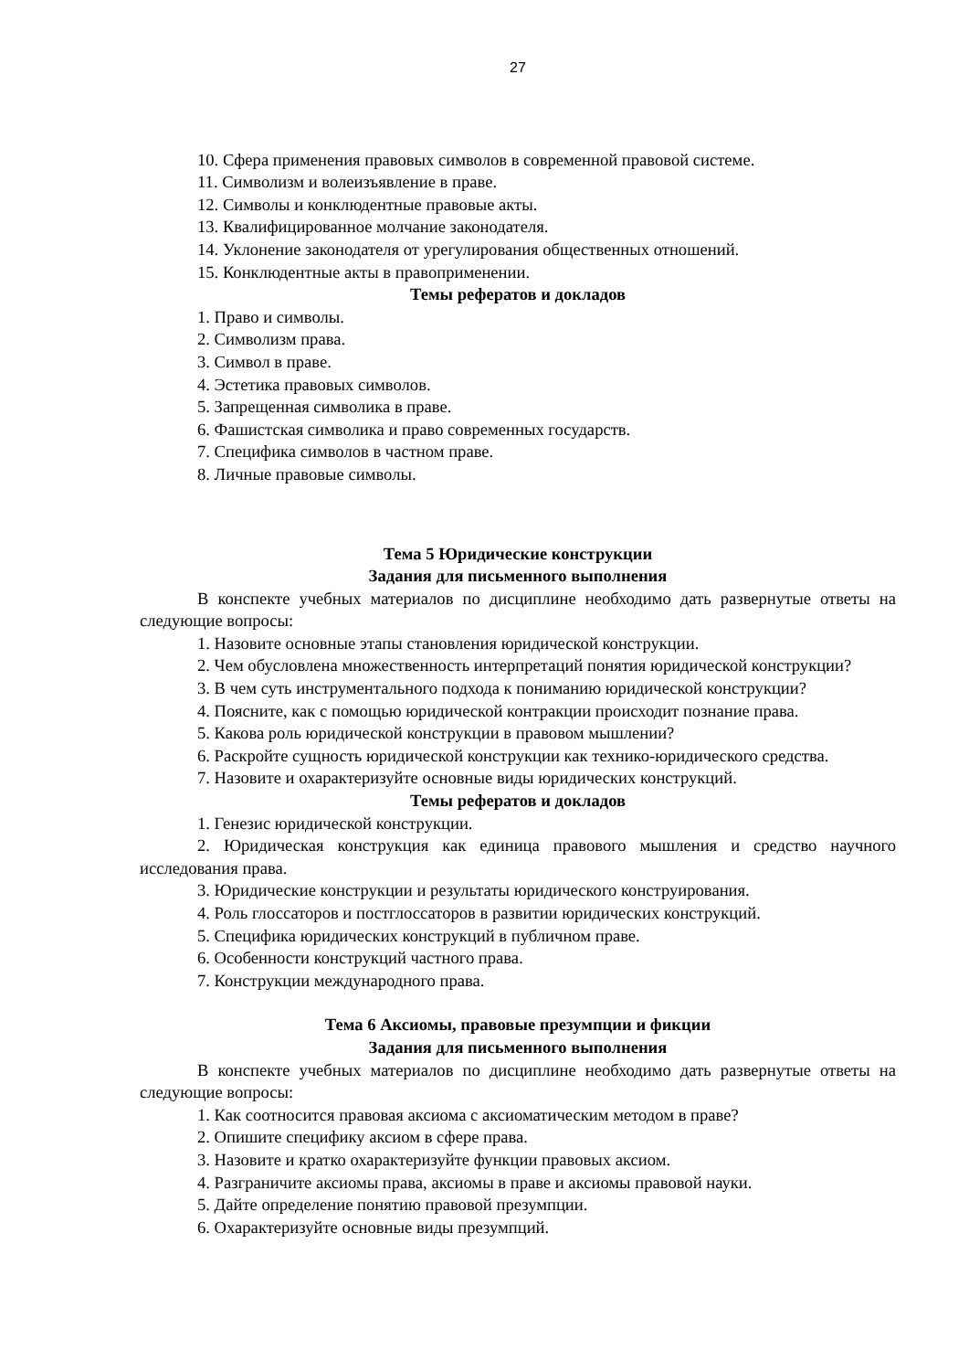27
10. Сфера применения правовых символов в современной правовой системе.
11. Символизм и волеизъявление в праве.
12. Символы и конклюдентные правовые акты.
13. Квалифицированное молчание законодателя.
14. Уклонение законодателя от урегулирования общественных отношений.
15. Конклюдентные акты в правоприменении.
Темы рефератов и докладов
1. Право и символы.
2. Символизм права.
3. Символ в праве.
4. Эстетика правовых символов.
5. Запрещенная символика в праве.
6. Фашистская символика и право современных государств.
7. Специфика символов в частном праве.
8. Личные правовые символы.
Тема 5 Юридические конструкции
Задания для письменного выполнения
В конспекте учебных материалов по дисциплине необходимо дать развернутые ответы на следующие вопросы:
1. Назовите основные этапы становления юридической конструкции.
2. Чем обусловлена множественность интерпретаций понятия юридической конструкции?
3. В чем суть инструментального подхода к пониманию юридической конструкции?
4. Поясните, как с помощью юридической контракции происходит познание права.
5. Какова роль юридической конструкции в правовом мышлении?
6. Раскройте сущность юридической конструкции как технико-юридического средства.
7. Назовите и охарактеризуйте основные виды юридических конструкций.
Темы рефератов и докладов
1. Генезис юридической конструкции.
2. Юридическая конструкция как единица правового мышления и средство научного исследования права.
3. Юридические конструкции и результаты юридического конструирования.
4. Роль глоссаторов и постглоссаторов в развитии юридических конструкций.
5. Специфика юридических конструкций в публичном праве.
6. Особенности конструкций частного права.
7. Конструкции международного права.
Тема 6 Аксиомы, правовые презумпции и фикции
Задания для письменного выполнения
В конспекте учебных материалов по дисциплине необходимо дать развернутые ответы на следующие вопросы:
1. Как соотносится правовая аксиома с аксиоматическим методом в праве?
2. Опишите специфику аксиом в сфере права.
3. Назовите и кратко охарактеризуйте функции правовых аксиом.
4. Разграничите аксиомы права, аксиомы в праве и аксиомы правовой науки.
5. Дайте определение понятию правовой презумпции.
6. Охарактеризуйте основные виды презумпций.